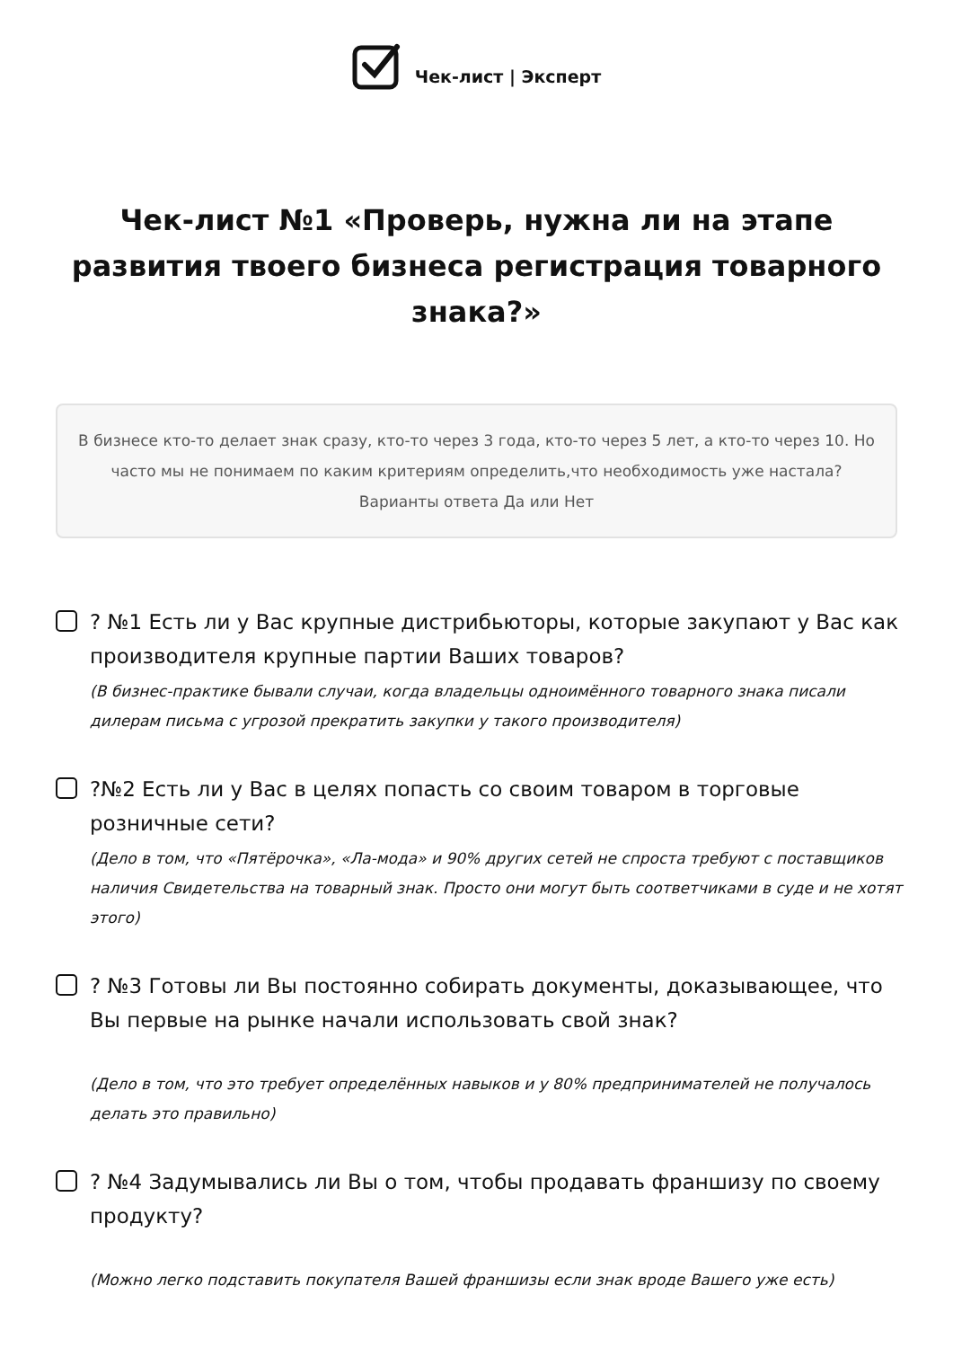Чек-лист | Эксперт
Чек-лист №1 «Проверь, нужна ли на этапе развития твоего бизнеса регистрация товарного знака?»
В бизнесе кто-то делает знак сразу, кто-то через 3 года, кто-то через 5 лет, а кто-то через 10. Но часто мы не понимаем по каким критериям определить,что необходимость уже настала? Варианты ответа Да или Нет
? №1 Есть ли у Вас крупные дистрибьюторы, которые закупают у Вас как производителя крупные партии Ваших товаров?
(В бизнес-практике бывали случаи, когда владельцы одноимённого товарного знака писали дилерам письма с угрозой прекратить закупки у такого производителя)
?№2 Есть ли у Вас в целях попасть со своим товаром в торговые розничные сети?
(Дело в том, что «Пятёрочка», «Ла-мода» и 90% других сетей не спроста требуют с поставщиков наличия Свидетельства на товарный знак. Просто они могут быть соответчиками в суде и не хотят этого)
? №3 Готовы ли Вы постоянно собирать документы, доказывающее, что Вы первые на рынке начали использовать свой знак?
(Дело в том, что это требует определённых навыков и у 80% предпринимателей не получалось делать это правильно)
? №4 Задумывались ли Вы о том, чтобы продавать франшизу по своему продукту?
(Можно легко подставить покупателя Вашей франшизы если знак вроде Вашего уже есть)